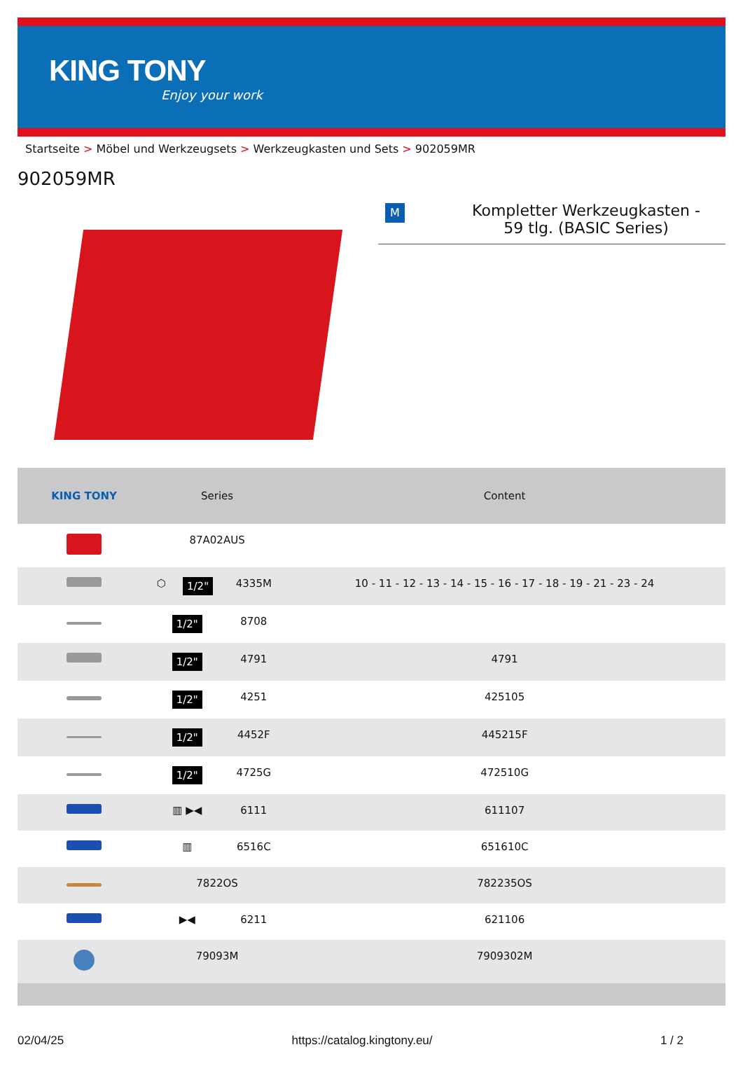KING TONY
Enjoy your work
Startseite > Möbel und Werkzeugsets > Werkzeugkasten und Sets > 902059MR
902059MR
M
Kompletter Werkzeugkasten -
59 tlg. (BASIC Series)
| KING TONY | Series | | | Content |
| --- | --- | --- | --- | --- |
| | 87A02AUS | | | |
| | ⬡ | 1/2" | 4335M | 10 - 11 - 12 - 13 - 14 - 15 - 16 - 17 - 18 - 19 - 21 - 23 - 24 |
| | 1/2" | | 8708 | |
| | 1/2" | | 4791 | 4791 |
| | 1/2" | | 4251 | 425105 |
| | 1/2" | | 4452F | 445215F |
| | 1/2" | | 4725G | 472510G |
| | ▥ ▶◀ | | 6111 | 611107 |
| | ▥ | | 6516C | 651610C |
| | 7822OS | | | 782235OS |
| | ▶◀ | | 6211 | 621106 |
| | 79093M | | | 7909302M |
02/04/25 https://catalog.kingtony.eu/ 1 / 2